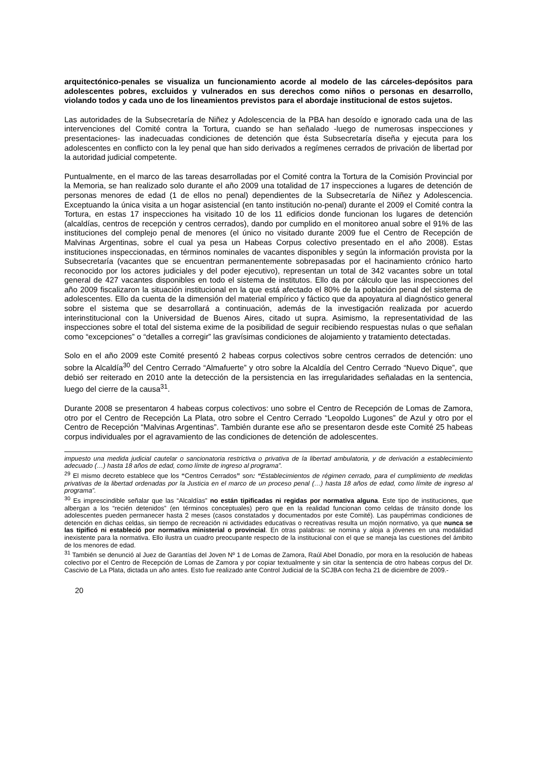arquitectónico-penales se visualiza un funcionamiento acorde al modelo de las cárceles-depósitos para adolescentes pobres, excluidos y vulnerados en sus derechos como niños o personas en desarrollo, violando todos y cada uno de los lineamientos previstos para el abordaje institucional de estos sujetos.
Las autoridades de la Subsecretaría de Niñez y Adolescencia de la PBA han desoído e ignorado cada una de las intervenciones del Comité contra la Tortura, cuando se han señalado -luego de numerosas inspecciones y presentaciones- las inadecuadas condiciones de detención que ésta Subsecretaría diseña y ejecuta para los adolescentes en conflicto con la ley penal que han sido derivados a regímenes cerrados de privación de libertad por la autoridad judicial competente.
Puntualmente, en el marco de las tareas desarrolladas por el Comité contra la Tortura de la Comisión Provincial por la Memoria, se han realizado solo durante el año 2009 una totalidad de 17 inspecciones a lugares de detención de personas menores de edad (1 de ellos no penal) dependientes de la Subsecretaría de Niñez y Adolescencia. Exceptuando la única visita a un hogar asistencial (en tanto institución no-penal) durante el 2009 el Comité contra la Tortura, en estas 17 inspecciones ha visitado 10 de los 11 edificios donde funcionan los lugares de detención (alcaldías, centros de recepción y centros cerrados), dando por cumplido en el monitoreo anual sobre el 91% de las instituciones del complejo penal de menores (el único no visitado durante 2009 fue el Centro de Recepción de Malvinas Argentinas, sobre el cual ya pesa un Habeas Corpus colectivo presentado en el año 2008). Estas instituciones inspeccionadas, en términos nominales de vacantes disponibles y según la información provista por la Subsecretaría (vacantes que se encuentran permanentemente sobrepasadas por el hacinamiento crónico harto reconocido por los actores judiciales y del poder ejecutivo), representan un total de 342 vacantes sobre un total general de 427 vacantes disponibles en todo el sistema de institutos. Ello da por cálculo que las inspecciones del año 2009 fiscalizaron la situación institucional en la que está afectado el 80% de la población penal del sistema de adolescentes. Ello da cuenta de la dimensión del material empírico y fáctico que da apoyatura al diagnóstico general sobre el sistema que se desarrollará a continuación, además de la investigación realizada por acuerdo interinstitucional con la Universidad de Buenos Aires, citado ut supra. Asimismo, la representatividad de las inspecciones sobre el total del sistema exime de la posibilidad de seguir recibiendo respuestas nulas o que señalan como “excepciones” o “detalles a corregir” las gravísimas condiciones de alojamiento y tratamiento detectadas.
Solo en el año 2009 este Comité presentó 2 habeas corpus colectivos sobre centros cerrados de detención: uno sobre la Alcaldía<sup>30</sup> del Centro Cerrado “Almafuerte” y otro sobre la Alcaldía del Centro Cerrado “Nuevo Dique”, que debió ser reiterado en 2010 ante la detección de la persistencia en las irregularidades señaladas en la sentencia, luego del cierre de la causa<sup>31</sup>.
Durante 2008 se presentaron 4 habeas corpus colectivos: uno sobre el Centro de Recepción de Lomas de Zamora, otro por el Centro de Recepción La Plata, otro sobre el Centro Cerrado “Leopoldo Lugones” de Azul y otro por el Centro de Recepción “Malvinas Argentinas”. También durante ese año se presentaron desde este Comité 25 habeas corpus individuales por el agravamiento de las condiciones de detención de adolescentes.
impuesto una medida judicial cautelar o sancionatoria restrictiva o privativa de la libertad ambulatoria, y de derivación a establecimiento adecuado (…) hasta 18 años de edad, como límite de ingreso al programa”.
<sup>29</sup> El mismo decreto establece que los “Centros Cerrados” son: “Establecimientos de régimen cerrado, para el cumplimiento de medidas privativas de la libertad ordenadas por la Justicia en el marco de un proceso penal (…) hasta 18 años de edad, como límite de ingreso al programa”.
<sup>30</sup> Es imprescindible señalar que las “Alcaldías” no están tipificadas ni regidas por normativa alguna. Este tipo de instituciones, que albergan a los “recién detenidos” (en términos conceptuales) pero que en la realidad funcionan como celdas de tránsito donde los adolescentes pueden permanecer hasta 2 meses (casos constatados y documentados por este Comité). Las paupérrimas condiciones de detención en dichas celdas, sin tiempo de recreación ni actividades educativas o recreativas resulta un mojón normativo, ya que nunca se las tipificó ni estableció por normativa ministerial o provincial. En otras palabras: se nomina y aloja a jóvenes en una modalidad inexistente para la normativa. Ello ilustra un cuadro preocupante respecto de la institucional con el que se maneja las cuestiones del ámbito de los menores de edad.
<sup>31</sup> También se denunció al Juez de Garantías del Joven Nº 1 de Lomas de Zamora, Raúl Abel Donadío, por mora en la resolución de habeas colectivo por el Centro de Recepción de Lomas de Zamora y por copiar textualmente y sin citar la sentencia de otro habeas corpus del Dr. Cascivio de La Plata, dictada un año antes. Esto fue realizado ante Control Judicial de la SCJBA con fecha 21 de diciembre de 2009.-
20